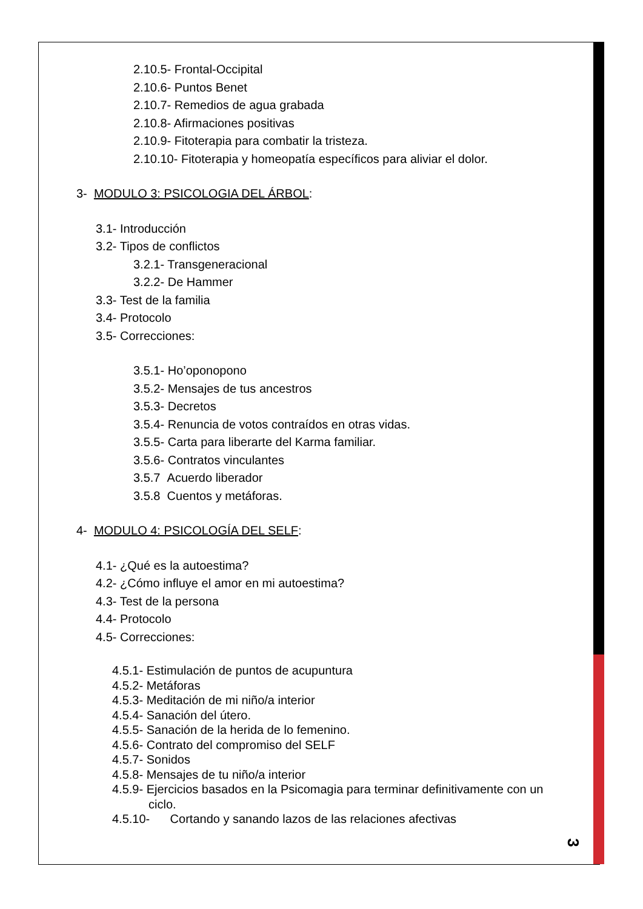2.10.5- Frontal-Occipital
2.10.6- Puntos Benet
2.10.7- Remedios de agua grabada
2.10.8- Afirmaciones positivas
2.10.9- Fitoterapia para combatir la tristeza.
2.10.10- Fitoterapia y homeopatía específicos para aliviar el dolor.
3- MODULO 3: PSICOLOGIA DEL ÁRBOL:
3.1- Introducción
3.2- Tipos de conflictos
3.2.1- Transgeneracional
3.2.2- De Hammer
3.3- Test de la familia
3.4- Protocolo
3.5- Correcciones:
3.5.1- Ho’oponopono
3.5.2- Mensajes de tus ancestros
3.5.3- Decretos
3.5.4- Renuncia de votos contraídos en otras vidas.
3.5.5- Carta para liberarte del Karma familiar.
3.5.6- Contratos vinculantes
3.5.7 Acuerdo liberador
3.5.8 Cuentos y metáforas.
4- MODULO 4: PSICOLOGÍA DEL SELF:
4.1- ¿Qué es la autoestima?
4.2- ¿Cómo influye el amor en mi autoestima?
4.3- Test de la persona
4.4- Protocolo
4.5- Correcciones:
4.5.1- Estimulación de puntos de acupuntura
4.5.2- Metáforas
4.5.3- Meditación de mi niño/a interior
4.5.4- Sanación del útero.
4.5.5- Sanación de la herida de lo femenino.
4.5.6- Contrato del compromiso del SELF
4.5.7- Sonidos
4.5.8- Mensajes de tu niño/a interior
4.5.9- Ejercicios basados en la Psicomagia para terminar definitivamente con un
ciclo.
4.5.10- Cortando y sanando lazos de las relaciones afectivas
3